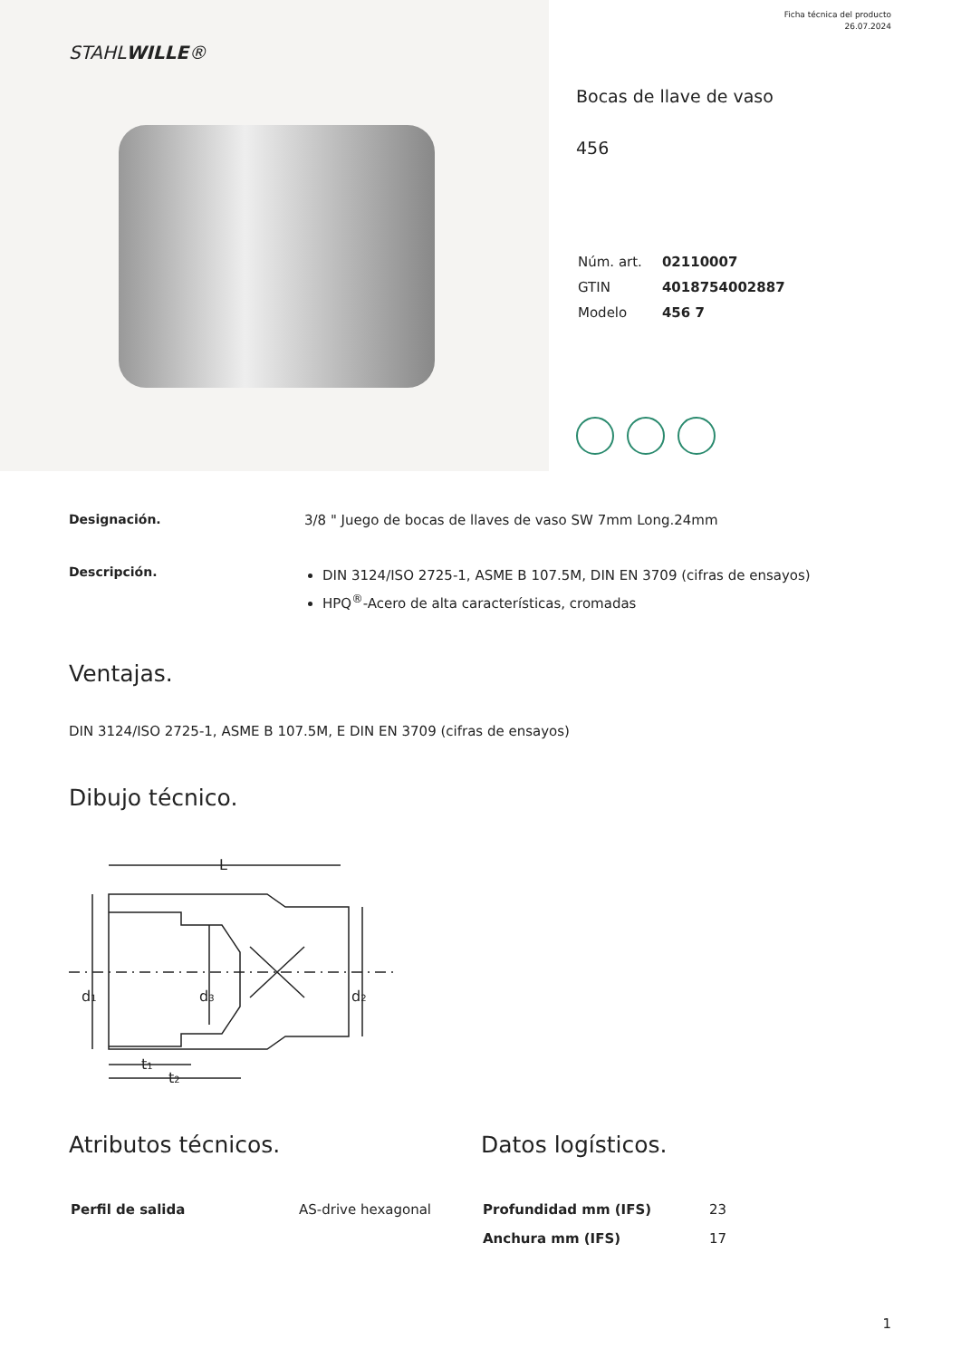Ficha técnica del producto
26.07.2024
STAHLWILLE®
Bocas de llave de vaso
456
| Núm. art. | 02110007 |
| GTIN | 4018754002887 |
| Modelo | 456 7 |
Designación. 3/8 " Juego de bocas de llaves de vaso SW 7mm Long.24mm
Descripción.
DIN 3124/ISO 2725-1, ASME B 107.5M, DIN EN 3709 (cifras de ensayos)
HPQ<sup>®</sup>-Acero de alta características, cromadas
Ventajas.
DIN 3124/ISO 2725-1, ASME B 107.5M, E DIN EN 3709 (cifras de ensayos)
Dibujo técnico.
L
d1
d3
d2
t1
t2
Atributos técnicos.
| Perfil de salida | AS-drive hexagonal |
Datos logísticos.
| Profundidad mm (IFS) | 23 |
| Anchura mm (IFS) | 17 |
1